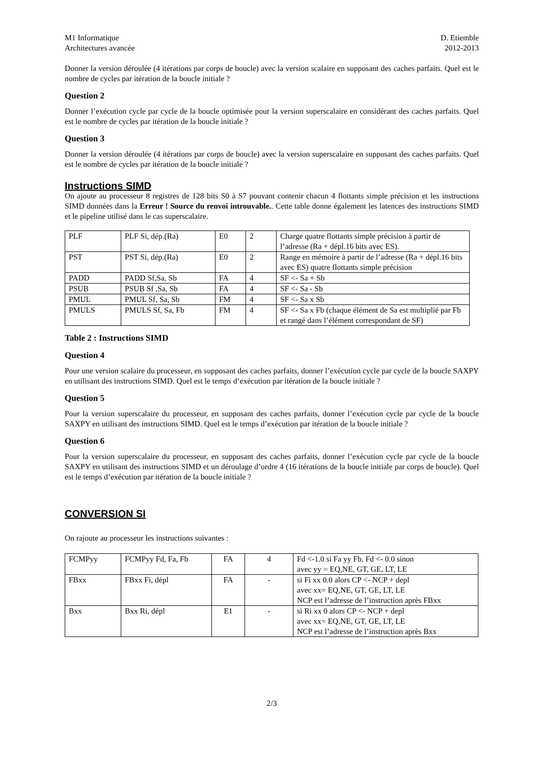M1 Informatique
Architectures avancée
D. Etiemble
2012-2013
Donner la version déroulée (4 itérations par corps de boucle) avec la version scalaire en supposant des caches parfaits. Quel est le nombre de cycles par itération de la boucle initiale ?
Question 2
Donner l’exécution cycle par cycle de la boucle optimisée pour la version superscalaire en considérant des caches parfaits. Quel est le nombre de cycles par itération de la boucle initiale ?
Question 3
Donner la version déroulée (4 itérations par corps de boucle) avec la version superscalaire en supposant des caches parfaits. Quel est le nombre de cycles par itération de la boucle initiale ?
Instructions SIMD
On ajoute au processeur 8 registres de 128 bits S0 à S7 pouvant contenir chacun 4 flottants simple précision et les instructions SIMD données dans la Erreur ! Source du renvoi introuvable.. Cette table donne également les latences des instructions SIMD et le pipeline utilisé dans le cas superscalaire.
| PLF | PLF Si, dép.(Ra) | E0 | 2 | Charge quatre flottants simple précision à partir de l’adresse (Ra + dépl.16 bits avec ES). |
| PST | PST Si, dép.(Ra) | E0 | 2 | Range en mémoire à partir de l’adresse (Ra + dépl.16 bits avec ES) quatre flottants simple précision |
| PADD | PADD Sf,Sa, Sb | FA | 4 | SF <- Sa + Sb |
| PSUB | PSUB Sf ,Sa, Sb | FA | 4 | SF <- Sa - Sb |
| PMUL | PMUL Sf, Sa, Sb | FM | 4 | SF <- Sa x Sb |
| PMULS | PMULS Sf, Sa, Fb | FM | 4 | SF <- Sa x Fb (chaque élément de Sa est multiplié par Fb et rangé dans l’élément correspondant de SF) |
Table 2 : Instructions SIMD
Question 4
Pour une version scalaire du processeur, en supposant des caches parfaits, donner l’exécution cycle par cycle de la boucle SAXPY en utilisant des instructions SIMD. Quel est le temps d’exécution par itération de la boucle initiale ?
Question 5
Pour la version superscalaire du processeur, en supposant des caches parfaits, donner l’exécution cycle par cycle de la boucle SAXPY en utilisant des instructions SIMD. Quel est le temps d’exécution par itération de la boucle initiale ?
Question 6
Pour la version superscalaire du processeur, en supposant des caches parfaits, donner l’exécution cycle par cycle de la boucle SAXPY en utilisant des instructions SIMD et un déroulage d’ordre 4 (16 itérations de la boucle initiale par corps de boucle). Quel est le temps d’exécution par itération de la boucle initiale ?
CONVERSION SI
On rajoute au processeur les instructions suivantes :
| FCMPyy | FCMPyy Fd, Fa, Fb | FA | 4 | Fd <-1.0 si Fa yy Fb, Fd <- 0.0 sinon avec yy = EQ,NE, GT, GE, LT, LE |
| FBxx | FBxx Fi, dépl | FA | - | si Fi xx 0.0 alors CP <- NCP + depl avec xx= EQ,NE, GT, GE, LT, LE NCP est l’adresse de l’instruction après FBxx |
| Bxx | Bxx Ri, dépl | E1 | - | si Ri xx 0 alors CP <- NCP + depl avec xx= EQ,NE, GT, GE, LT, LE NCP est l’adresse de l’instruction après Bxx |
2/3